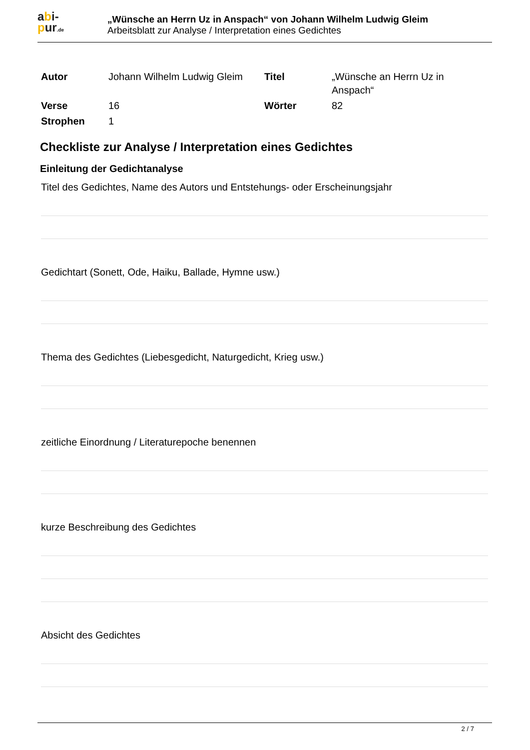abi-
pur.de
„Wünsche an Herrn Uz in Anspach“ von Johann Wilhelm Ludwig Gleim
Arbeitsblatt zur Analyse / Interpretation eines Gedichtes
| Autor | Johann Wilhelm Ludwig Gleim | Titel | „Wünsche an Herrn Uz in Anspach“ |
| Verse | 16 | Wörter | 82 |
| Strophen | 1 | | |
Checkliste zur Analyse / Interpretation eines Gedichtes
Einleitung der Gedichtanalyse
Titel des Gedichtes, Name des Autors und Entstehungs- oder Erscheinungsjahr
Gedichtart (Sonett, Ode, Haiku, Ballade, Hymne usw.)
Thema des Gedichtes (Liebesgedicht, Naturgedicht, Krieg usw.)
zeitliche Einordnung / Literaturepoche benennen
kurze Beschreibung des Gedichtes
Absicht des Gedichtes
2 / 7